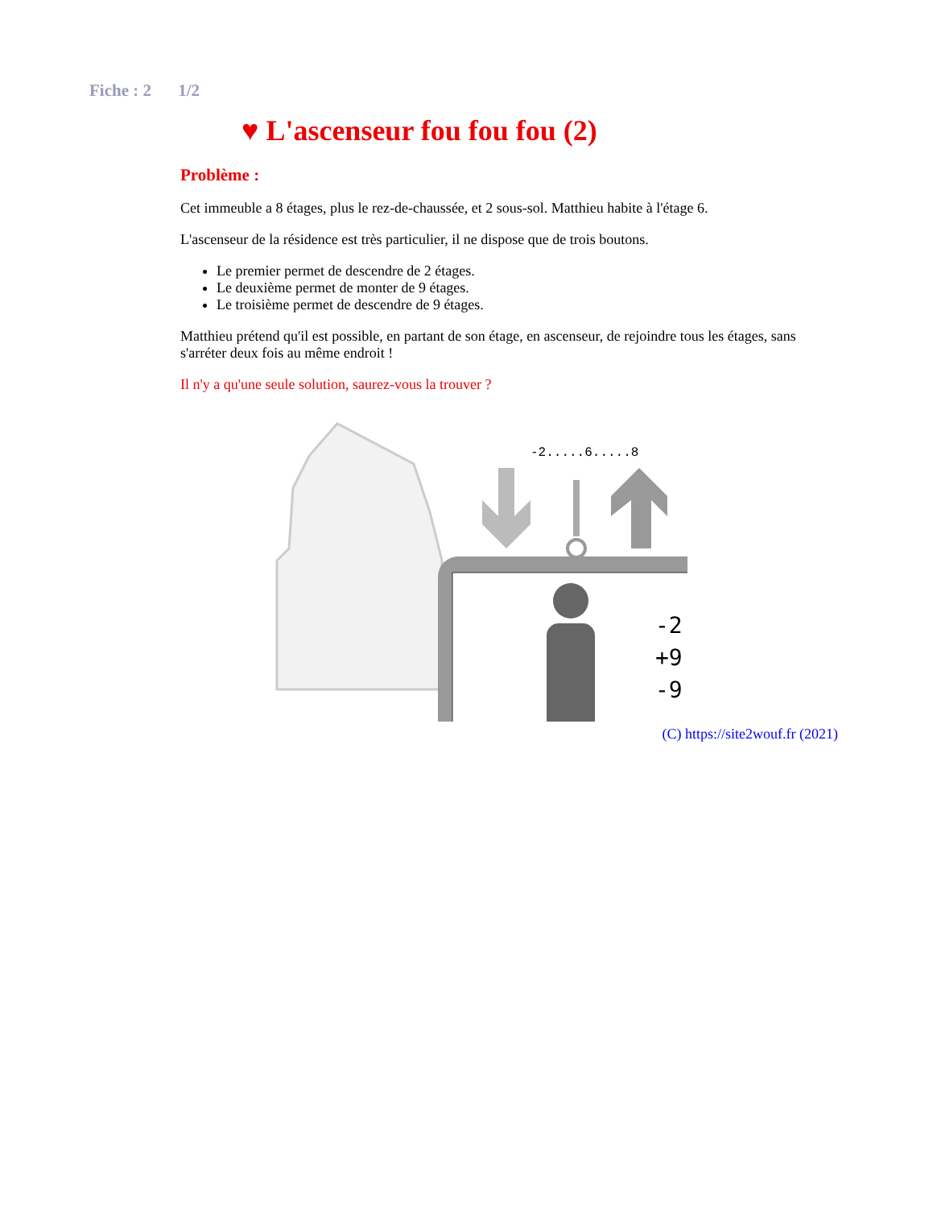Fiche : 2 1/2
♥ L'ascenseur fou fou fou (2)
Problème :
Cet immeuble a 8 étages, plus le rez-de-chaussée, et 2 sous-sol. Matthieu habite à l'étage 6.
L'ascenseur de la résidence est très particulier, il ne dispose que de trois boutons.
Le premier permet de descendre de 2 étages.
Le deuxième permet de monter de 9 étages.
Le troisième permet de descendre de 9 étages.
Matthieu prétend qu'il est possible, en partant de son étage, en ascenseur, de rejoindre tous les étages, sans s'arréter deux fois au même endroit !
Il n'y a qu'une seule solution, saurez-vous la trouver ?
-2.....6.....8
-2
+9
-9
(C) https://site2wouf.fr (2021)